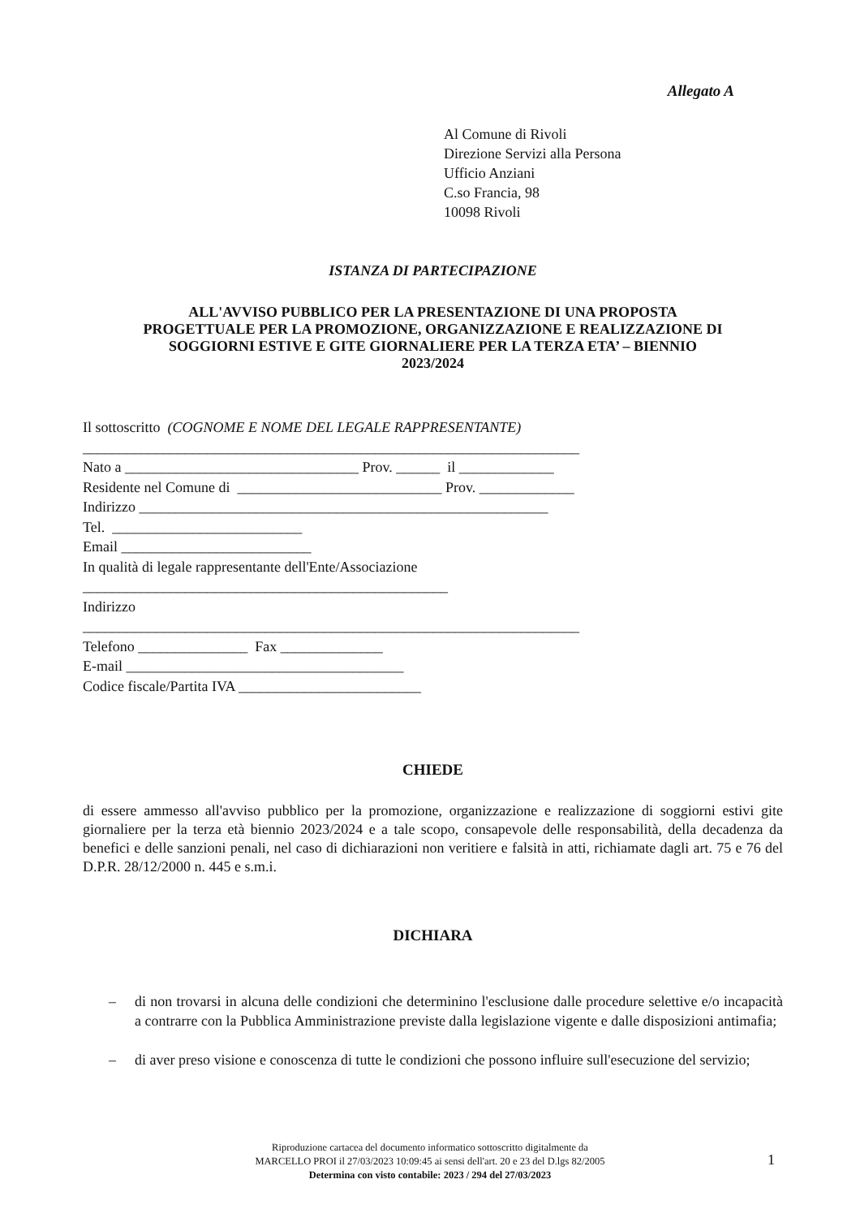Allegato A
Al Comune di Rivoli
Direzione Servizi alla Persona
Ufficio Anziani
C.so Francia, 98
10098 Rivoli
ISTANZA DI PARTECIPAZIONE
ALL'AVVISO PUBBLICO PER LA PRESENTAZIONE DI UNA PROPOSTA
PROGETTUALE PER LA PROMOZIONE, ORGANIZZAZIONE E REALIZZAZIONE DI
SOGGIORNI ESTIVE E GITE GIORNALIERE PER LA TERZA ETA’ – BIENNIO
2023/2024
Il sottoscritto (COGNOME E NOME DEL LEGALE RAPPRESENTANTE)
____________________________________________________________________
Nato a ________________________________ Prov. ______ il _____________
Residente nel Comune di ____________________________ Prov. _____________
Indirizzo ________________________________________________________
Tel. __________________________
Email __________________________
In qualità di legale rappresentante dell'Ente/Associazione
__________________________________________________
Indirizzo
____________________________________________________________________
Telefono _______________ Fax ______________
E-mail ______________________________________
Codice fiscale/Partita IVA _________________________
CHIEDE
di essere ammesso all'avviso pubblico per la promozione, organizzazione e realizzazione di soggiorni estivi gite giornaliere per la terza età biennio 2023/2024 e a tale scopo, consapevole delle responsabilità, della decadenza da benefici e delle sanzioni penali, nel caso di dichiarazioni non veritiere e falsità in atti, richiamate dagli art. 75 e 76 del D.P.R. 28/12/2000 n. 445 e s.m.i.
DICHIARA
– di non trovarsi in alcuna delle condizioni che determinino l'esclusione dalle procedure selettive e/o incapacità a contrarre con la Pubblica Amministrazione previste dalla legislazione vigente e dalle disposizioni antimafia;
– di aver preso visione e conoscenza di tutte le condizioni che possono influire sull'esecuzione del servizio;
Riproduzione cartacea del documento informatico sottoscritto digitalmente da
MARCELLO PROI il 27/03/2023 10:09:45 ai sensi dell'art. 20 e 23 del D.lgs 82/2005
Determina con visto contabile: 2023 / 294 del 27/03/2023
1